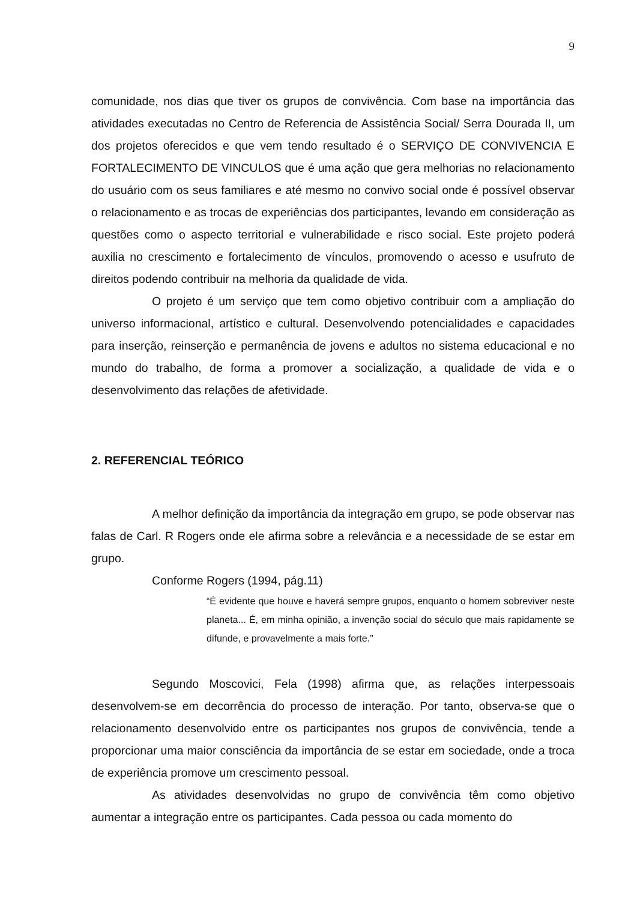9
comunidade, nos dias que tiver os grupos de convivência. Com base na importância das atividades executadas no Centro de Referencia de Assistência Social/ Serra Dourada II, um dos projetos oferecidos e que vem tendo resultado é o SERVIÇO DE CONVIVENCIA E FORTALECIMENTO DE VINCULOS que é uma ação que gera melhorias no relacionamento do usuário com os seus familiares e até mesmo no convivo social onde é possível observar o relacionamento e as trocas de experiências dos participantes, levando em consideração as questões como o aspecto territorial e vulnerabilidade e risco social. Este projeto poderá auxilia no crescimento e fortalecimento de vínculos, promovendo o acesso e usufruto de direitos podendo contribuir na melhoria da qualidade de vida.
O projeto é um serviço que tem como objetivo contribuir com a ampliação do universo informacional, artístico e cultural. Desenvolvendo potencialidades e capacidades para inserção, reinserção e permanência de jovens e adultos no sistema educacional e no mundo do trabalho, de forma a promover a socialização, a qualidade de vida e o desenvolvimento das relações de afetividade.
2. REFERENCIAL TEÓRICO
A melhor definição da importância da integração em grupo, se pode observar nas falas de Carl. R Rogers onde ele afirma sobre a relevância e a necessidade de se estar em grupo.
Conforme Rogers (1994, pág.11)
“É evidente que houve e haverá sempre grupos, enquanto o homem sobreviver neste planeta... É, em minha opinião, a invenção social do século que mais rapidamente se difunde, e provavelmente a mais forte.”
Segundo Moscovici, Fela (1998) afirma que, as relações interpessoais desenvolvem-se em decorrência do processo de interação. Por tanto, observa-se que o relacionamento desenvolvido entre os participantes nos grupos de convivência, tende a proporcionar uma maior consciência da importância de se estar em sociedade, onde a troca de experiência promove um crescimento pessoal.
As atividades desenvolvidas no grupo de convivência têm como objetivo aumentar a integração entre os participantes. Cada pessoa ou cada momento do